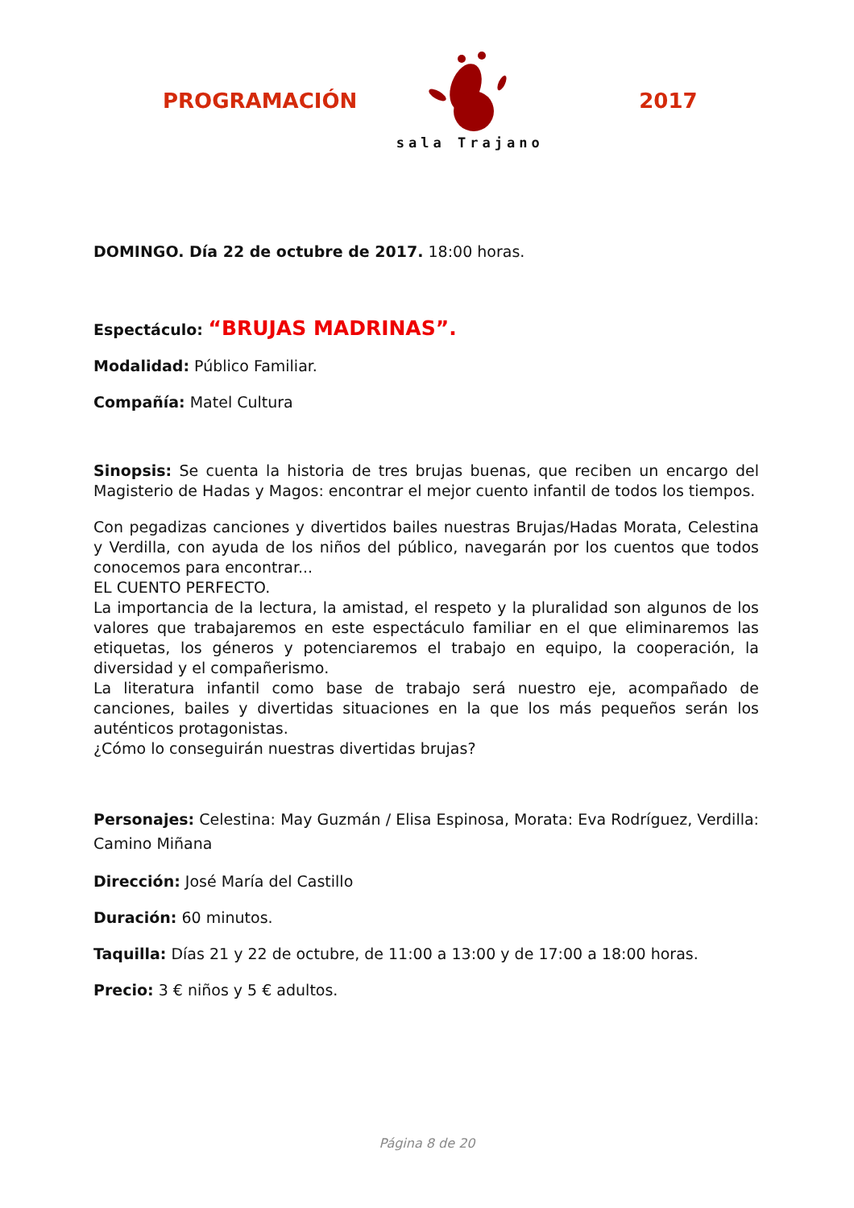PROGRAMACIÓN
sala Trajano
2017
DOMINGO. Día 22 de octubre de 2017. 18:00 horas.
Espectáculo: “BRUJAS MADRINAS”.
Modalidad: Público Familiar.
Compañía: Matel Cultura
Sinopsis: Se cuenta la historia de tres brujas buenas, que reciben un encargo del Magisterio de Hadas y Magos: encontrar el mejor cuento infantil de todos los tiempos.
Con pegadizas canciones y divertidos bailes nuestras Brujas/Hadas Morata, Celestina y Verdilla, con ayuda de los niños del público, navegarán por los cuentos que todos conocemos para encontrar...
EL CUENTO PERFECTO.
La importancia de la lectura, la amistad, el respeto y la pluralidad son algunos de los valores que trabajaremos en este espectáculo familiar en el que eliminaremos las etiquetas, los géneros y potenciaremos el trabajo en equipo, la cooperación, la diversidad y el compañerismo.
La literatura infantil como base de trabajo será nuestro eje, acompañado de canciones, bailes y divertidas situaciones en la que los más pequeños serán los auténticos protagonistas.
¿Cómo lo conseguirán nuestras divertidas brujas?
Personajes: Celestina: May Guzmán / Elisa Espinosa, Morata: Eva Rodríguez, Verdilla: Camino Miñana
Dirección: José María del Castillo
Duración: 60 minutos.
Taquilla: Días 21 y 22 de octubre, de 11:00 a 13:00 y de 17:00 a 18:00 horas.
Precio: 3 € niños y 5 € adultos.
Página 8 de 20